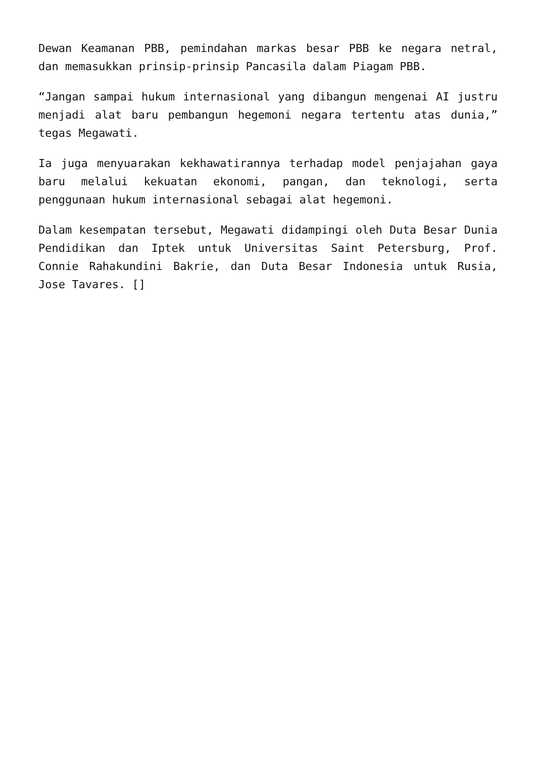Dewan Keamanan PBB, pemindahan markas besar PBB ke negara netral, dan memasukkan prinsip-prinsip Pancasila dalam Piagam PBB.
“Jangan sampai hukum internasional yang dibangun mengenai AI justru menjadi alat baru pembangun hegemoni negara tertentu atas dunia,” tegas Megawati.
Ia juga menyuarakan kekhawatirannya terhadap model penjajahan gaya baru melalui kekuatan ekonomi, pangan, dan teknologi, serta penggunaan hukum internasional sebagai alat hegemoni.
Dalam kesempatan tersebut, Megawati didampingi oleh Duta Besar Dunia Pendidikan dan Iptek untuk Universitas Saint Petersburg, Prof. Connie Rahakundini Bakrie, dan Duta Besar Indonesia untuk Rusia, Jose Tavares. []